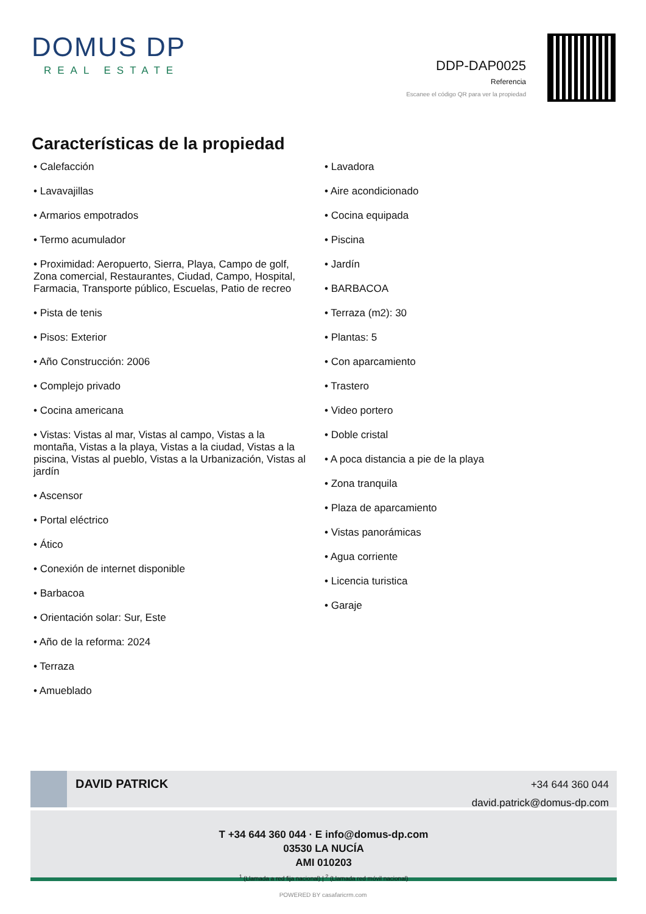DOMUS DP
REAL ESTATE
DDP-DAP0025
Referencia
Escanee el código QR para ver la propiedad
Características de la propiedad
• Calefacción
• Lavavajillas
• Armarios empotrados
• Termo acumulador
• Proximidad: Aeropuerto, Sierra, Playa, Campo de golf, Zona comercial, Restaurantes, Ciudad, Campo, Hospital, Farmacia, Transporte público, Escuelas, Patio de recreo
• Pista de tenis
• Pisos: Exterior
• Año Construcción: 2006
• Complejo privado
• Cocina americana
• Vistas: Vistas al mar, Vistas al campo, Vistas a la montaña, Vistas a la playa, Vistas a la ciudad, Vistas a la piscina, Vistas al pueblo, Vistas a la Urbanización, Vistas al jardín
• Ascensor
• Portal eléctrico
• Ático
• Conexión de internet disponible
• Barbacoa
• Orientación solar: Sur, Este
• Año de la reforma: 2024
• Terraza
• Amueblado
• Lavadora
• Aire acondicionado
• Cocina equipada
• Piscina
• Jardín
• BARBACOA
• Terraza (m2): 30
• Plantas: 5
• Con aparcamiento
• Trastero
• Video portero
• Doble cristal
• A poca distancia a pie de la playa
• Zona tranquila
• Plaza de aparcamiento
• Vistas panorámicas
• Agua corriente
• Licencia turistica
• Garaje
DAVID PATRICK
+34 644 360 044
david.patrick@domus-dp.com
T +34 644 360 044 · E info@domus-dp.com
03530 LA NUCÍA
AMI 010203
<sup>1</sup> (Llamada a red fija nacional) | <sup>2</sup> (Llamada red móvil nacional)
POWERED BY casafaricrm.com